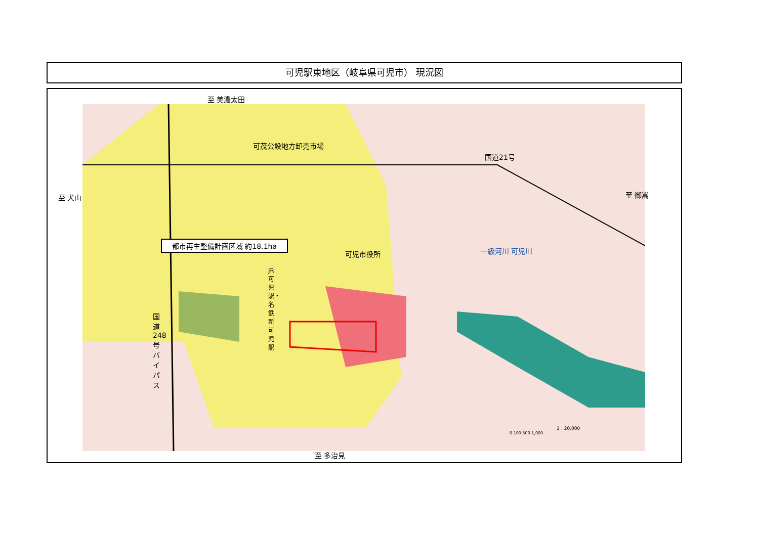可児駅東地区（岐阜県可児市） 現況図
至 美濃太田
可茂公設地方卸売市場
国道21号
至 犬山 至 御嵩
都市再生整備計画区域 約18.1ha
可児市役所 一級河川 可児川
JR 可児駅・名鉄新可児駅
国道248号バイパス
1：20,000
0 100 500 1,000
至 多治見